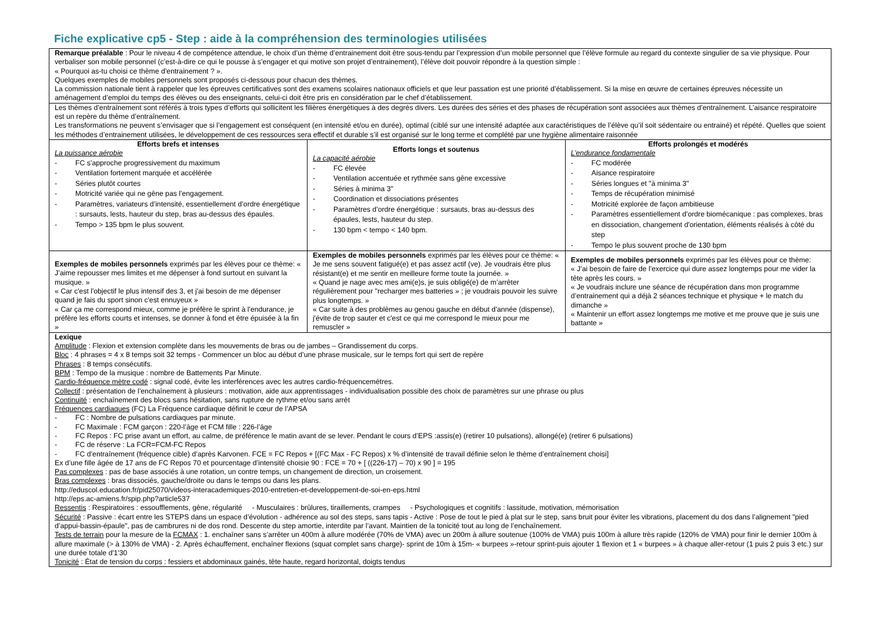Fiche explicative cp5 - Step : aide à la compréhension des terminologies utilisées
| Remarque préalable : Pour le niveau 4 de compétence attendue, le choix d’un thème d’entrainement doit être sous-tendu par l’expression d’un mobile personnel que l’élève formule au regard du contexte singulier de sa vie physique. Pour verbaliser son mobile personnel (c’est-à-dire ce qui le pousse à s’engager et qui motive son projet d’entrainement), l’élève doit pouvoir répondre à la question simple : « Pourquoi as-tu choisi ce thème d’entrainement ? ». Quelques exemples de mobiles personnels sont proposés ci-dessous pour chacun des thèmes. La commission nationale tient à rappeler que les épreuves certificatives sont des examens scolaires nationaux officiels et que leur passation est une priorité d’établissement. Si la mise en œuvre de certaines épreuves nécessite un aménagement d’emploi du temps des élèves ou des enseignants, celui-ci doit être pris en considération par le chef d’établissement. | | |
| Les thèmes d’entraînement sont référés à trois types d’efforts qui sollicitent les filières énergétiques à des degrés divers. Les durées des séries et des phases de récupération sont associées aux thèmes d’entraînement. L’aisance respiratoire est un repère du thème d’entraînement. Les transformations ne peuvent s’envisager que si l’engagement est conséquent (en intensité et/ou en durée), optimal (ciblé sur une intensité adaptée aux caractéristiques de l’élève qu’il soit sédentaire ou entrainé) et répété. Quelles que soient les méthodes d’entrainement utilisées, le développement de ces ressources sera effectif et durable s’il est organisé sur le long terme et complété par une hygiène alimentaire raisonnée | | |
| Efforts brefs et intenses La puissance aérobie - FC s’approche progressivement du maximum - Ventilation fortement marquée et accélérée - Séries plutôt courtes - Motricité variée qui ne gêne pas l’engagement. - Paramètres, variateurs d’intensité, essentiellement d’ordre énergétique : sursauts, lests, hauteur du step, bras au-dessus des épaules. - Tempo > 135 bpm le plus souvent. | Efforts longs et soutenus La capacité aérobie - FC élevée - Ventilation accentuée et rythmée sans gêne excessive - Séries à minima 3" - Coordination et dissociations présentes - Paramètres d’ordre énergétique : sursauts, bras au-dessus des épaules, lests, hauteur du step. - 130 bpm < tempo < 140 bpm. | Efforts prolongés et modérés L’endurance fondamentale - FC modérée - Aisance respiratoire - Séries longues et "à minima 3" - Temps de récupération minimisé - Motricité explorée de façon ambitieuse - Paramètres essentiellement d’ordre biomécanique : pas complexes, bras en dissociation, changement d'orientation, éléments réalisés à côté du step - Tempo le plus souvent proche de 130 bpm |
| Exemples de mobiles personnels exprimés par les élèves pour ce thème: « J’aime repousser mes limites et me dépenser à fond surtout en suivant la musique. » « Car c'est l'objectif le plus intensif des 3, et j'ai besoin de me dépenser quand je fais du sport sinon c'est ennuyeux » « Car ça me correspond mieux, comme je préfère le sprint à l'endurance, je préfère les efforts courts et intenses, se donner à fond et être épuisée à la fin » | Exemples de mobiles personnels exprimés par les élèves pour ce thème: « Je me sens souvent fatigué(e) et pas assez actif (ve). Je voudrais être plus résistant(e) et me sentir en meilleure forme toute la journée. » « Quand je nage avec mes ami(e)s, je suis obligé(e) de m’arrêter régulièrement pour "recharger mes batteries » ; je voudrais pouvoir les suivre plus longtemps. » « Car suite à des problèmes au genou gauche en début d'année (dispense), j'évite de trop sauter et c'est ce qui me correspond le mieux pour me remuscler » | Exemples de mobiles personnels exprimés par les élèves pour ce thème: « J’ai besoin de faire de l’exercice qui dure assez longtemps pour me vider la tête après les cours. » « Je voudrais inclure une séance de récupération dans mon programme d’entrainement qui a déjà 2 séances technique et physique + le match du dimanche » « Maintenir un effort assez longtemps me motive et me prouve que je suis une battante » |
| Lexique Amplitude : Flexion et extension complète dans les mouvements de bras ou de jambes – Grandissement du corps. Bloc : 4 phrases = 4 x 8 temps soit 32 temps - Commencer un bloc au début d’une phrase musicale, sur le temps fort qui sert de repère Phrases : 8 temps consécutifs. BPM : Tempo de la musique : nombre de Battements Par Minute. Cardio-fréquence mètre codé : signal codé, évite les interférences avec les autres cardio-fréquencemètres. Collectif : présentation de l’enchaînement à plusieurs : motivation, aide aux apprentissages - individualisation possible des choix de paramètres sur une phrase ou plus Continuité : enchaînement des blocs sans hésitation, sans rupture de rythme et/ou sans arrêt Fréquences cardiaques (FC) La Fréquence cardiaque définit le cœur de l’APSA - FC : Nombre de pulsations cardiaques par minute. - FC Maximale : FCM garçon : 220-l’âge et FCM fille : 226-l’âge - FC Repos : FC prise avant un effort, au calme, de préférence le matin avant de se lever. Pendant le cours d’EPS :assis(e) (retirer 10 pulsations), allongé(e) (retirer 6 pulsations) - FC de réserve : La FCR=FCM-FC Repos - FC d’entraînement (fréquence cible) d’après Karvonen. FCE = FC Repos + [(FC Max - FC Repos) x % d’intensité de travail définie selon le thème d’entraînement choisi] Ex d’une fille âgée de 17 ans de FC Repos 70 et pourcentage d’intensité choisie 90 : FCE = 70 + [ ((226-17) – 70) x 90 ] = 195 Pas complexes : pas de base associés à une rotation, un contre temps, un changement de direction, un croisement. Bras complexes : bras dissociés, gauche/droite ou dans le temps ou dans les plans. http://eduscol.education.fr/pid25070/videos-interacademiques-2010-entretien-et-developpement-de-soi-en-eps.html http://eps.ac-amiens.fr/spip.php?article537 Ressentis : Respiratoires : essoufflements, gêne, régularité - Musculaires : brûlures, tiraillements, crampes - Psychologiques et cognitifs : lassitude, motivation, mémorisation Sécurité : Passive : écart entre les STEPS dans un espace d’évolution - adhérence au sol des steps, sans tapis - Active : Pose de tout le pied à plat sur le step, sans bruit pour éviter les vibrations, placement du dos dans l’alignement "pied d’appui-bassin-épaule", pas de cambrures ni de dos rond. Descente du step amortie, interdite par l’avant. Maintien de la tonicité tout au long de l’enchaînement. Tests de terrain pour la mesure de la FCMAX : 1. enchaîner sans s’arrêter un 400m à allure modérée (70% de VMA) avec un 200m à allure soutenue (100% de VMA) puis 100m à allure très rapide (120% de VMA) pour finir le dernier 100m à allure maximale (> à 130% de VMA) - 2. Après échauffement, enchaîner flexions (squat complet sans charge)- sprint de 10m à 15m- « burpees »-retour sprint-puis ajouter 1 flexion et 1 « burpees » à chaque aller-retour (1 puis 2 puis 3 etc.) sur une durée totale d'1'30 Tonicité : État de tension du corps : fessiers et abdominaux gainés, tête haute, regard horizontal, doigts tendus | | |